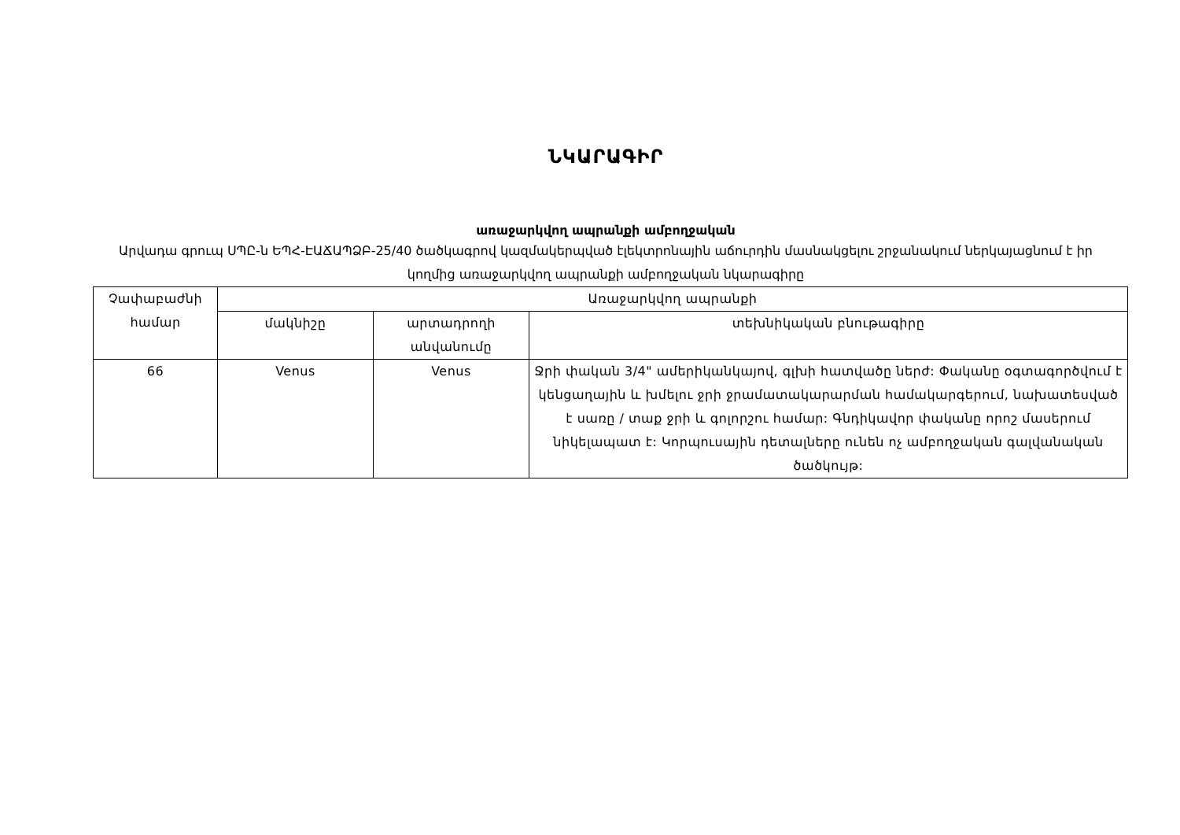ՆԿԱՐԱԳԻՐ
առաջարկվող ապրանքի ամբողջական
Արվադա գրուպ ՍՊԸ-ն ԵՊՀ-ԷԱՃԱՊՁԲ-25/40 ծածկագրով կազմակերպված էլեկտրոնային աճուրդին մասնակցելու շրջանակում ներկայացնում է իր կողմից առաջարկվող ապրանքի ամբողջական նկարագիրը
| Չափաբաժնի համար | Առաջարկվող ապրանքի | | |
| --- | --- | --- | --- |
| | մակնիշը | արտադրողի անվանումը | տեխնիկական բնութագիրը |
| 66 | Venus | Venus | Ջրի փական 3/4" ամերիկանկայով, գլխի հատվածը ներժ: Փականը օգտագործվում է կենցաղային և խմելու ջրի ջրամատակարարման համակարգերում, նախատեսված է սառը / տաք ջրի և գոլորշու համար: Գնդիկավոր փականը որոշ մասերում նիկելապատ է: Կորպուսային դետալները ունեն ոչ ամբողջական գալվանական ծածկույթ: |